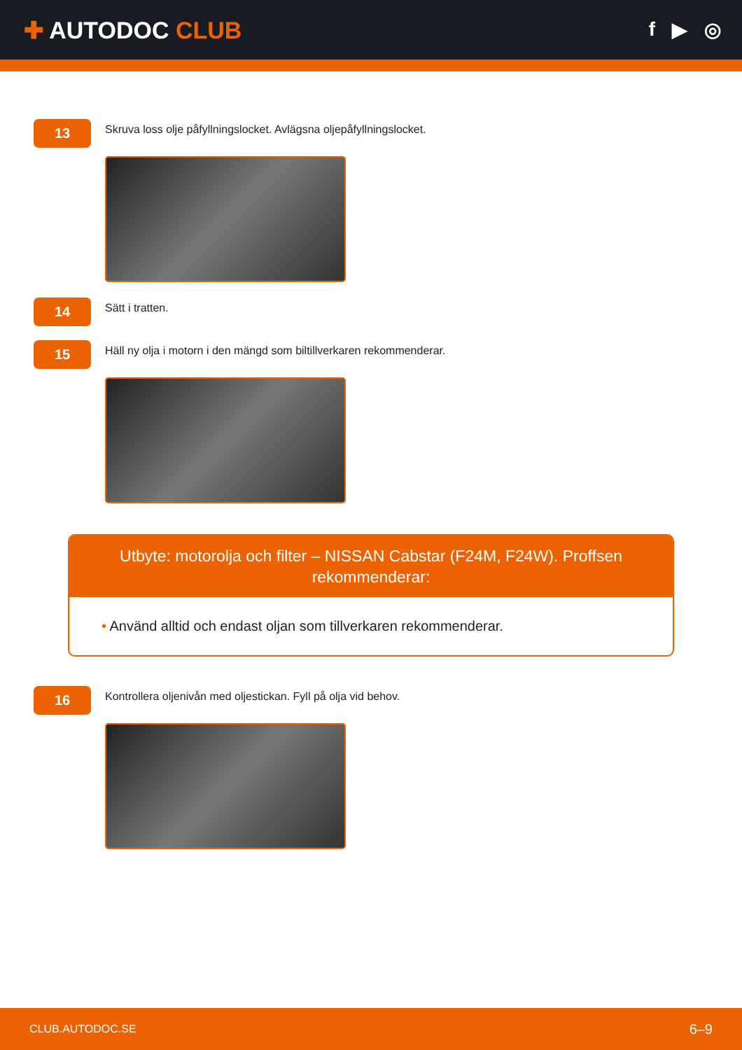✚ AUTODOC CLUB
f ▶ ◎
13
Skruva loss olje påfyllningslocket. Avlägsna oljepåfyllningslocket.
14
Sätt i tratten.
15
Häll ny olja i motorn i den mängd som biltillverkaren rekommenderar.
Utbyte: motorolja och filter – NISSAN Cabstar (F24M, F24W). Proffsen rekommenderar:
• Använd alltid och endast oljan som tillverkaren rekommenderar.
16
Kontrollera oljenivån med oljestickan. Fyll på olja vid behov.
CLUB.AUTODOC.SE
6–9